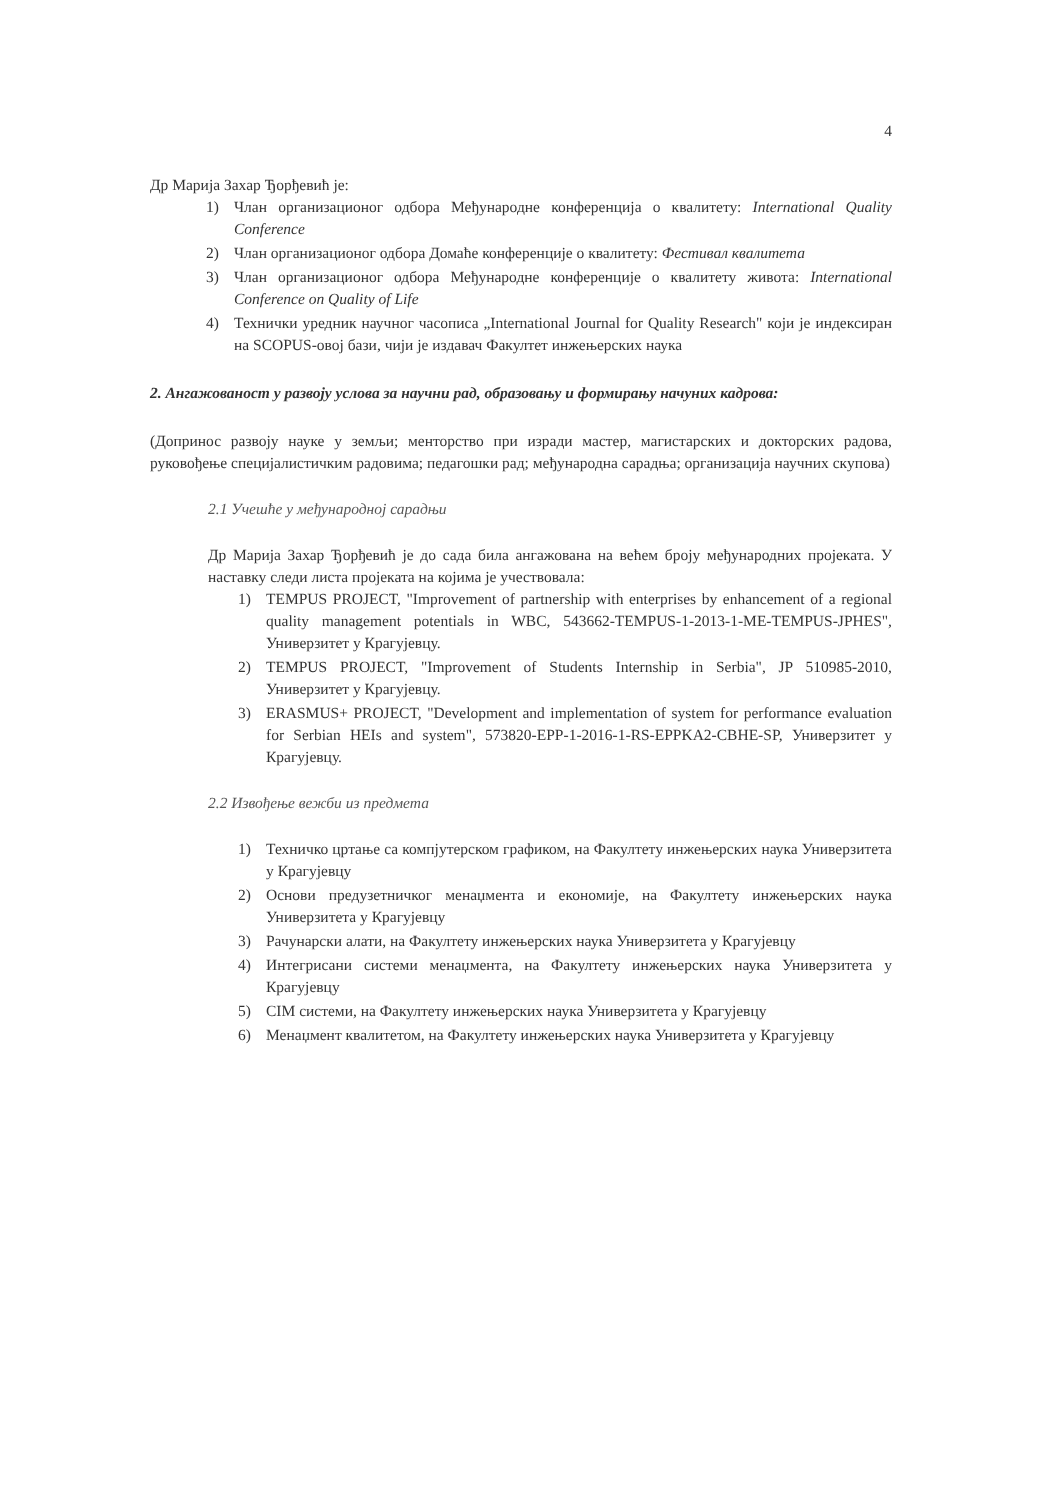4
Др Марија Захар Ђорђевић је:
1) Члан организационог одбора Међународне конференција о квалитету: International Quality Conference
2) Члан организационог одбора Домаће конференције о квалитету: Фестивал квалитета
3) Члан организационог одбора Међународне конференције о квалитету живота: International Conference on Quality of Life
4) Технички уредник научног часописа „International Journal for Quality Research" који је индексиран на SCOPUS-овој бази, чији је издавач Факултет инжењерских наука
2. Ангажованост у развоју услова за научни рад, образовању и формирању начуних кадрова:
(Допринос развоју науке у земљи; менторство при изради мастер, магистарских и докторских радова, руковођење специјалистичким радовима; педагошки рад; међународна сарадња; организација научних скупова)
2.1 Учешће у међународној сарадњи
Др Марија Захар Ђорђевић је до сада била ангажована на већем броју међународних пројеката. У наставку следи листа пројеката на којима је учествовала:
1) TEMPUS PROJECT, "Improvement of partnership with enterprises by enhancement of a regional quality management potentials in WBC, 543662-TEMPUS-1-2013-1-ME-TEMPUS-JPHES", Универзитет у Крагујевцу.
2) TEMPUS PROJECT, "Improvement of Students Internship in Serbia", JP 510985-2010, Универзитет у Крагујевцу.
3) ERASMUS+ PROJECT, "Development and implementation of system for performance evaluation for Serbian HEIs and system", 573820-EPP-1-2016-1-RS-EPPKA2-CBHE-SP, Универзитет у Крагујевцу.
2.2 Извођење вежби из предмета
1) Техничко цртање са компјутерском графиком, на Факултету инжењерских наука Универзитета у Крагујевцу
2) Основи предузетничког менаџмента и економије, на Факултету инжењерских наука Универзитета у Крагујевцу
3) Рачунарски алати, на Факултету инжењерских наука Универзитета у Крагујевцу
4) Интегрисани системи менаџмента, на Факултету инжењерских наука Универзитета у Крагујевцу
5) CIM системи, на Факултету инжењерских наука Универзитета у Крагујевцу
6) Менаџмент квалитетом, на Факултету инжењерских наука Универзитета у Крагујевцу